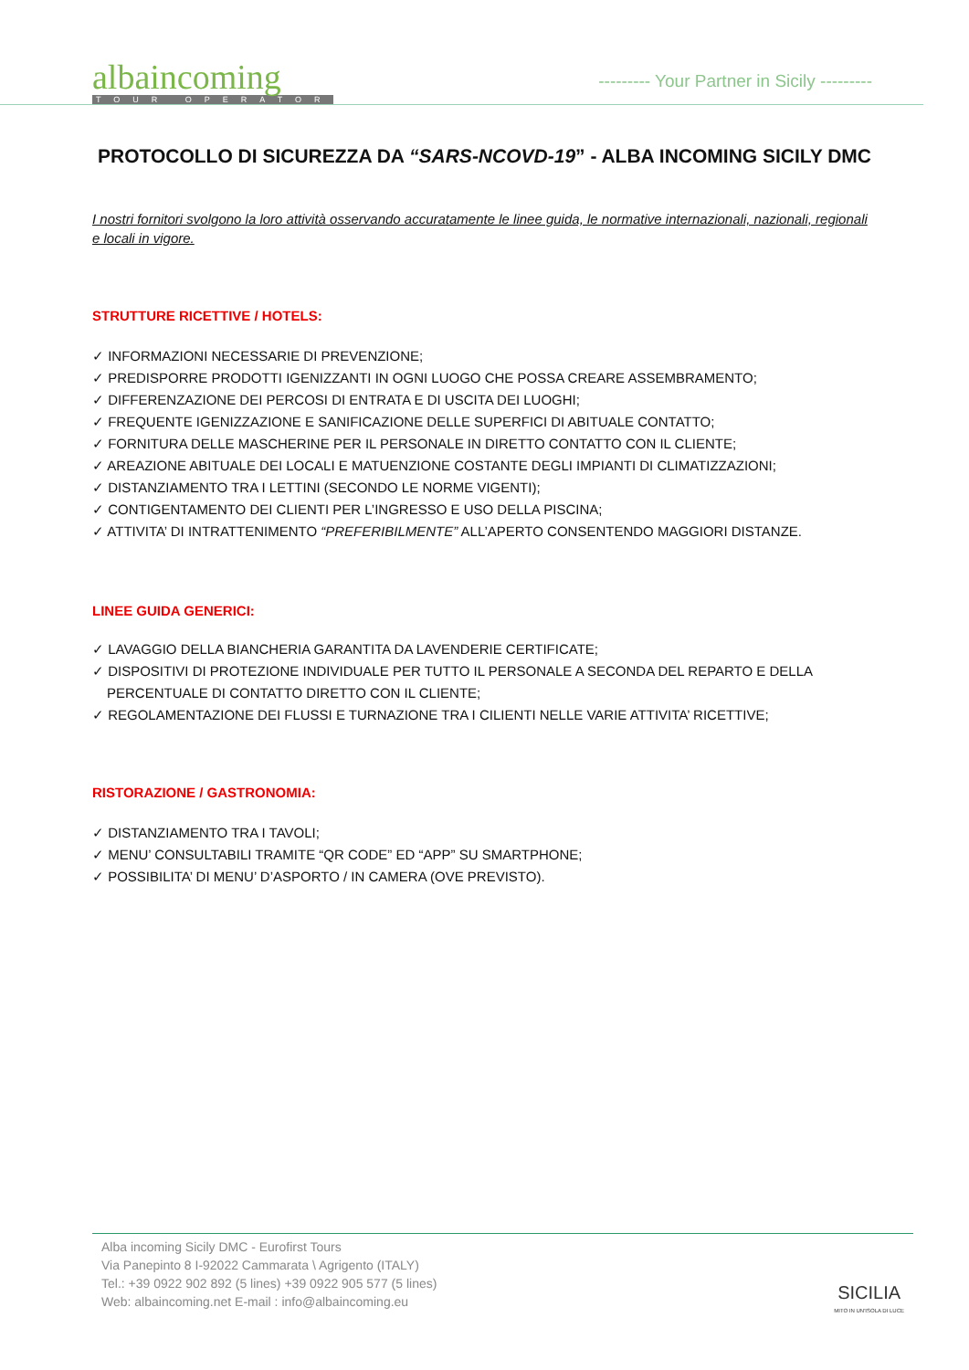albaincoming
TOUR OPERATOR
--------- Your Partner in Sicily ---------
PROTOCOLLO DI SICUREZZA DA “SARS-NCOVD-19” - ALBA INCOMING SICILY DMC
I nostri fornitori svolgono la loro attività osservando accuratamente le linee guida, le normative internazionali, nazionali, regionali e locali in vigore.
STRUTTURE RICETTIVE / HOTELS:
✓ INFORMAZIONI NECESSARIE DI PREVENZIONE;
✓ PREDISPORRE PRODOTTI IGENIZZANTI IN OGNI LUOGO CHE POSSA CREARE ASSEMBRAMENTO;
✓ DIFFERENZAZIONE DEI PERCOSI DI ENTRATA E DI USCITA DEI LUOGHI;
✓ FREQUENTE IGENIZZAZIONE E SANIFICAZIONE DELLE SUPERFICI DI ABITUALE CONTATTO;
✓ FORNITURA DELLE MASCHERINE PER IL PERSONALE IN DIRETTO CONTATTO CON IL CLIENTE;
✓ AREAZIONE ABITUALE DEI LOCALI E MATUENZIONE COSTANTE DEGLI IMPIANTI DI CLIMATIZZAZIONI;
✓ DISTANZIAMENTO TRA I LETTINI (SECONDO LE NORME VIGENTI);
✓ CONTIGENTAMENTO DEI CLIENTI PER L’INGRESSO E USO DELLA PISCINA;
✓ ATTIVITA’ DI INTRATTENIMENTO “PREFERIBILMENTE” ALL’APERTO CONSENTENDO MAGGIORI DISTANZE.
LINEE GUIDA GENERICI:
✓ LAVAGGIO DELLA BIANCHERIA GARANTITA DA LAVENDERIE CERTIFICATE;
✓ DISPOSITIVI DI PROTEZIONE INDIVIDUALE PER TUTTO IL PERSONALE A SECONDA DEL REPARTO E DELLA
PERCENTUALE DI CONTATTO DIRETTO CON IL CLIENTE;
✓ REGOLAMENTAZIONE DEI FLUSSI E TURNAZIONE TRA I CILIENTI NELLE VARIE ATTIVITA’ RICETTIVE;
RISTORAZIONE / GASTRONOMIA:
✓ DISTANZIAMENTO TRA I TAVOLI;
✓ MENU’ CONSULTABILI TRAMITE “QR CODE” ED “APP” SU SMARTPHONE;
✓ POSSIBILITA’ DI MENU’ D’ASPORTO / IN CAMERA (OVE PREVISTO).
Alba incoming Sicily DMC - Eurofirst Tours
Via Panepinto 8 I-92022 Cammarata \ Agrigento (ITALY)
Tel.: +39 0922 902 892 (5 lines) +39 0922 905 577 (5 lines)
Web: albaincoming.net E-mail : info@albaincoming.eu
SICILIA
MITO IN UN'ISOLA DI LUCE